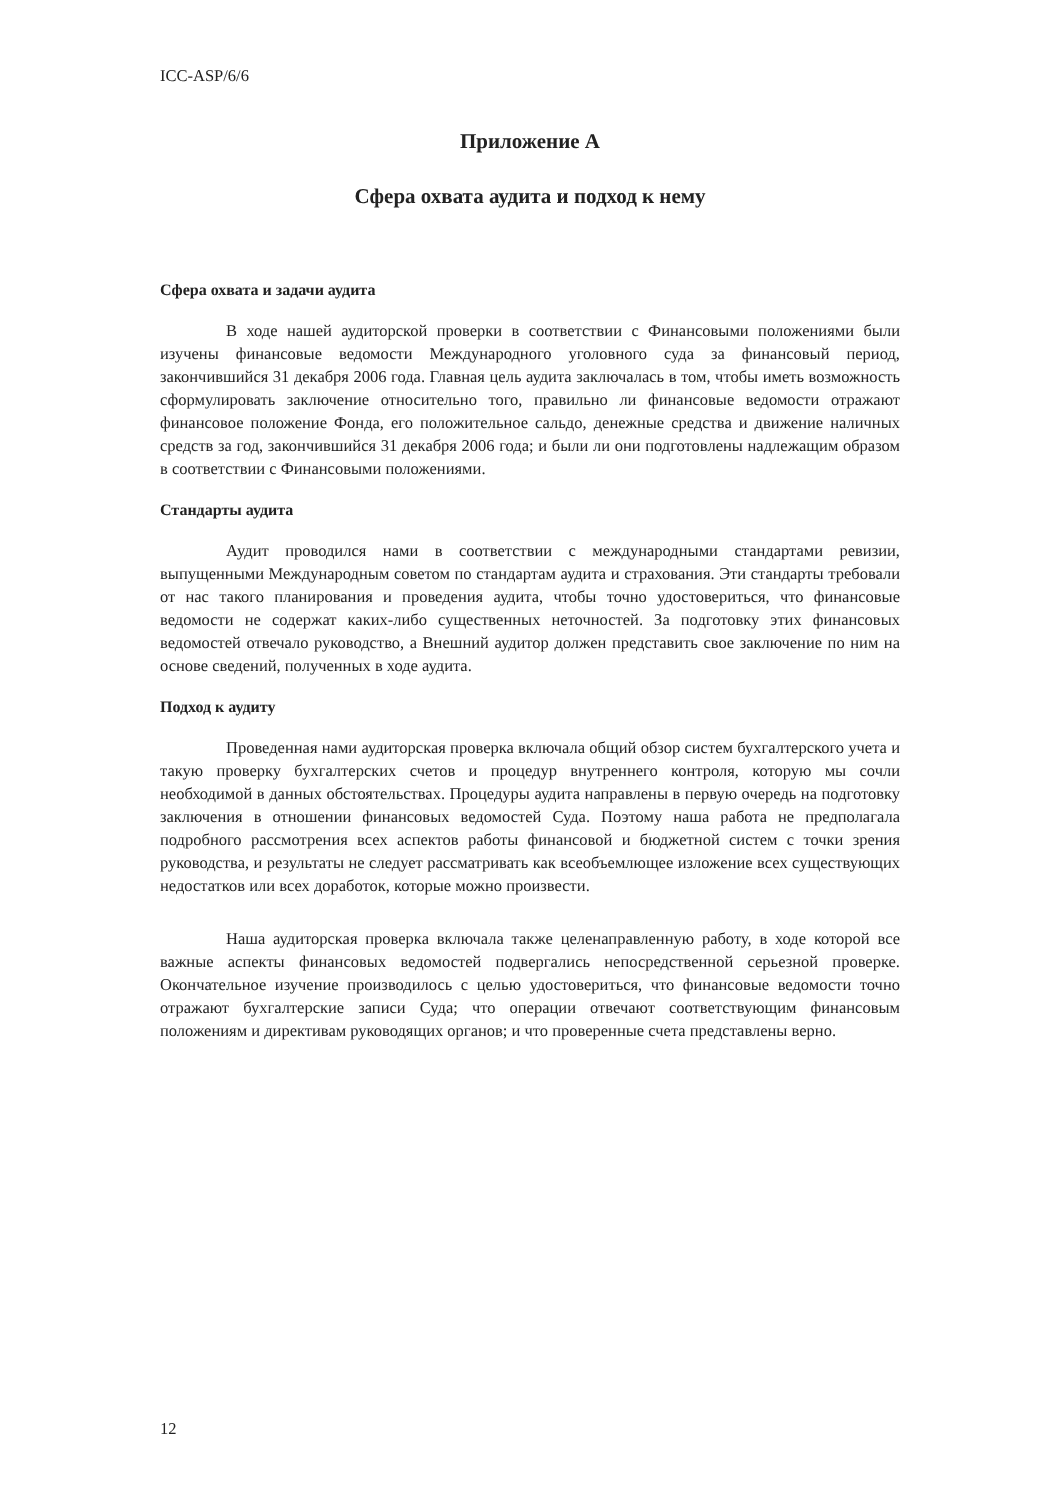ICC-ASP/6/6
Приложение A
Сфера охвата аудита и подход к нему
Сфера охвата и задачи аудита
В ходе нашей аудиторской проверки в соответствии с Финансовыми положениями были изучены финансовые ведомости Международного уголовного суда за финансовый период, закончившийся 31 декабря 2006 года. Главная цель аудита заключалась в том, чтобы иметь возможность сформулировать заключение относительно того, правильно ли финансовые ведомости отражают финансовое положение Фонда, его положительное сальдо, денежные средства и движение наличных средств за год, закончившийся 31 декабря 2006 года; и были ли они подготовлены надлежащим образом в соответствии с Финансовыми положениями.
Стандарты аудита
Аудит проводился нами в соответствии с международными стандартами ревизии, выпущенными Международным советом по стандартам аудита и страхования. Эти стандарты требовали от нас такого планирования и проведения аудита, чтобы точно удостовериться, что финансовые ведомости не содержат каких-либо существенных неточностей. За подготовку этих финансовых ведомостей отвечало руководство, а Внешний аудитор должен представить свое заключение по ним на основе сведений, полученных в ходе аудита.
Подход к аудиту
Проведенная нами аудиторская проверка включала общий обзор систем бухгалтерского учета и такую проверку бухгалтерских счетов и процедур внутреннего контроля, которую мы сочли необходимой в данных обстоятельствах. Процедуры аудита направлены в первую очередь на подготовку заключения в отношении финансовых ведомостей Суда. Поэтому наша работа не предполагала подробного рассмотрения всех аспектов работы финансовой и бюджетной систем с точки зрения руководства, и результаты не следует рассматривать как всеобъемлющее изложение всех существующих недостатков или всех доработок, которые можно произвести.
Наша аудиторская проверка включала также целенаправленную работу, в ходе которой все важные аспекты финансовых ведомостей подвергались непосредственной серьезной проверке. Окончательное изучение производилось с целью удостовериться, что финансовые ведомости точно отражают бухгалтерские записи Суда; что операции отвечают соответствующим финансовым положениям и директивам руководящих органов; и что проверенные счета представлены верно.
12